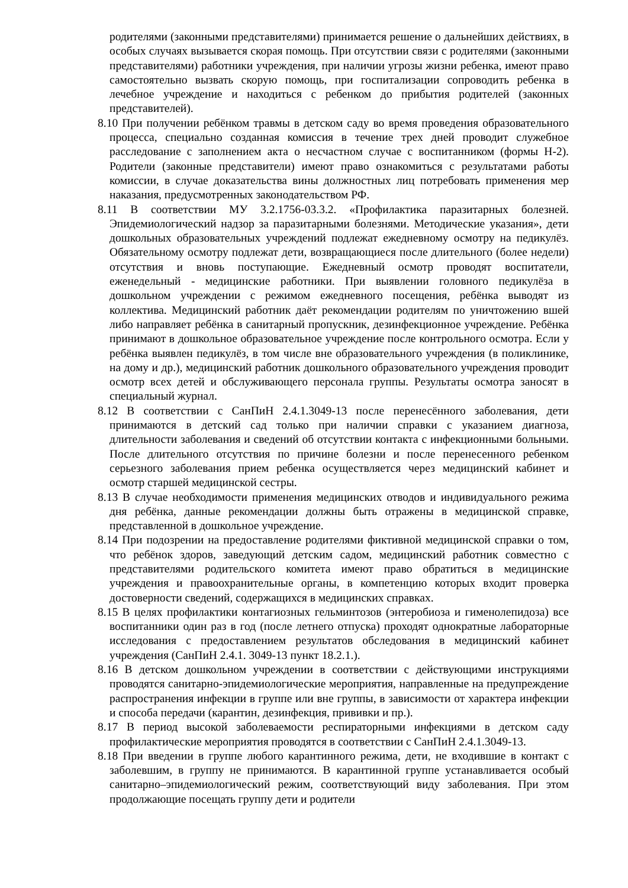родителями (законными представителями) принимается решение о дальнейших действиях, в особых случаях вызывается скорая помощь. При отсутствии связи с родителями (законными представителями) работники учреждения, при наличии угрозы жизни ребенка, имеют право самостоятельно вызвать скорую помощь, при госпитализации сопроводить ребенка в лечебное учреждение и находиться с ребенком до прибытия родителей (законных представителей).
8.10 При получении ребёнком травмы в детском саду во время проведения образовательного процесса, специально созданная комиссия в течение трех дней проводит служебное расследование с заполнением акта о несчастном случае с воспитанником (формы Н-2). Родители (законные представители) имеют право ознакомиться с результатами работы комиссии, в случае доказательства вины должностных лиц потребовать применения мер наказания, предусмотренных законодательством РФ.
8.11 В соответствии МУ 3.2.1756-03.3.2. «Профилактика паразитарных болезней. Эпидемиологический надзор за паразитарными болезнями. Методические указания», дети дошкольных образовательных учреждений подлежат ежедневному осмотру на педикулёз. Обязательному осмотру подлежат дети, возвращающиеся после длительного (более недели) отсутствия и вновь поступающие. Ежедневный осмотр проводят воспитатели, еженедельный - медицинские работники. При выявлении головного педикулёза в дошкольном учреждении с режимом ежедневного посещения, ребёнка выводят из коллектива. Медицинский работник даёт рекомендации родителям по уничтожению вшей либо направляет ребёнка в санитарный пропускник, дезинфекционное учреждение. Ребёнка принимают в дошкольное образовательное учреждение после контрольного осмотра. Если у ребёнка выявлен педикулёз, в том числе вне образовательного учреждения (в поликлинике, на дому и др.), медицинский работник дошкольного образовательного учреждения проводит осмотр всех детей и обслуживающего персонала группы. Результаты осмотра заносят в специальный журнал.
8.12 В соответствии с СанПиН 2.4.1.3049-13 после перенесённого заболевания, дети принимаются в детский сад только при наличии справки с указанием диагноза, длительности заболевания и сведений об отсутствии контакта с инфекционными больными. После длительного отсутствия по причине болезни и после перенесенного ребенком серьезного заболевания прием ребенка осуществляется через медицинский кабинет и осмотр старшей медицинской сестры.
8.13 В случае необходимости применения медицинских отводов и индивидуального режима дня ребёнка, данные рекомендации должны быть отражены в медицинской справке, представленной в дошкольное учреждение.
8.14 При подозрении на предоставление родителями фиктивной медицинской справки о том, что ребёнок здоров, заведующий детским садом, медицинский работник совместно с представителями родительского комитета имеют право обратиться в медицинские учреждения и правоохранительные органы, в компетенцию которых входит проверка достоверности сведений, содержащихся в медицинских справках.
8.15 В целях профилактики контагиозных гельминтозов (энтеробиоза и гименолепидоза) все воспитанники один раз в год (после летнего отпуска) проходят однократные лабораторные исследования с предоставлением результатов обследования в медицинский кабинет учреждения (СанПиН 2.4.1. 3049-13 пункт 18.2.1.).
8.16 В детском дошкольном учреждении в соответствии с действующими инструкциями проводятся санитарно-эпидемиологические мероприятия, направленные на предупреждение распространения инфекции в группе или вне группы, в зависимости от характера инфекции и способа передачи (карантин, дезинфекция, прививки и пр.).
8.17 В период высокой заболеваемости респираторными инфекциями в детском саду профилактические мероприятия проводятся в соответствии с СанПиН 2.4.1.3049-13.
8.18 При введении в группе любого карантинного режима, дети, не входившие в контакт с заболевшим, в группу не принимаются. В карантинной группе устанавливается особый санитарно–эпидемиологический режим, соответствующий виду заболевания. При этом продолжающие посещать группу дети и родители